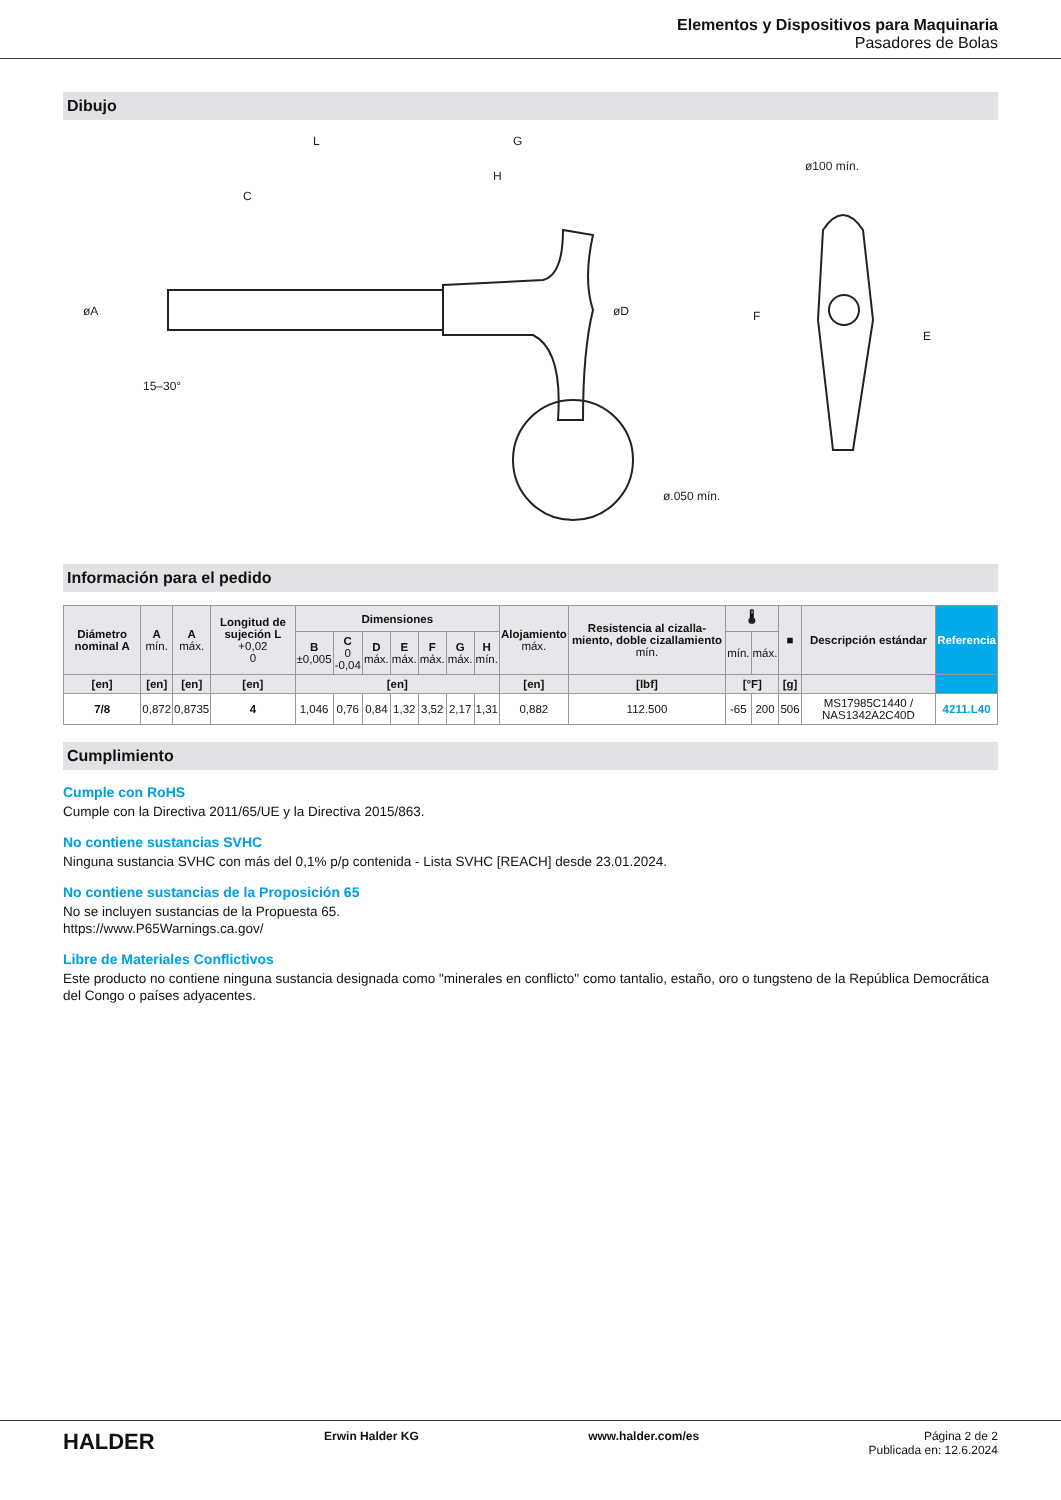Elementos y Dispositivos para Maquinaria
Pasadores de Bolas
Dibujo
L
G
H
ø100 mín.
ø.050 mín.
øD
øA
C
E
F
15–30°
Información para el pedido
| Diámetro nominal A | A mín. | A máx. | Longitud de sujeción L +0,02 0 | Dimensiones | | | | | | | Alojamiento máx. | Resistencia al cizalla-miento, doble cizallamiento mín. | 🌡 | | ■ | Descripción estándar | Referencia |
| --- | --- | --- | --- | --- | --- | --- | --- | --- | --- | --- | --- | --- | --- | --- | --- | --- | --- |
| | | | | B ±0,005 | C 0 -0,04 | D máx. | E máx. | F máx. | G máx. | H mín. | | | mín. | máx. | | | |
| [en] | [en] | [en] | [en] | [en] | | | | | | | [en] | [lbf] | [°F] | | [g] | | |
| 7/8 | 0,872 | 0,8735 | 4 | 1,046 | 0,76 | 0,84 | 1,32 | 3,52 | 2,17 | 1,31 | 0,882 | 112.500 | -65 | 200 | 506 | MS17985C1440 / NAS1342A2C40D | 4211.L40 |
Cumplimiento
Cumple con RoHS
Cumple con la Directiva 2011/65/UE y la Directiva 2015/863.
No contiene sustancias SVHC
Ninguna sustancia SVHC con más del 0,1% p/p contenida - Lista SVHC [REACH] desde 23.01.2024.
No contiene sustancias de la Proposición 65
No se incluyen sustancias de la Propuesta 65.
https://www.P65Warnings.ca.gov/
Libre de Materiales Conflictivos
Este producto no contiene ninguna sustancia designada como "minerales en conflicto" como tantalio, estaño, oro o tungsteno de la República Democrática del Congo o países adyacentes.
HALDER Erwin Halder KG www.halder.com/es Página 2 de 2
Publicada en: 12.6.2024